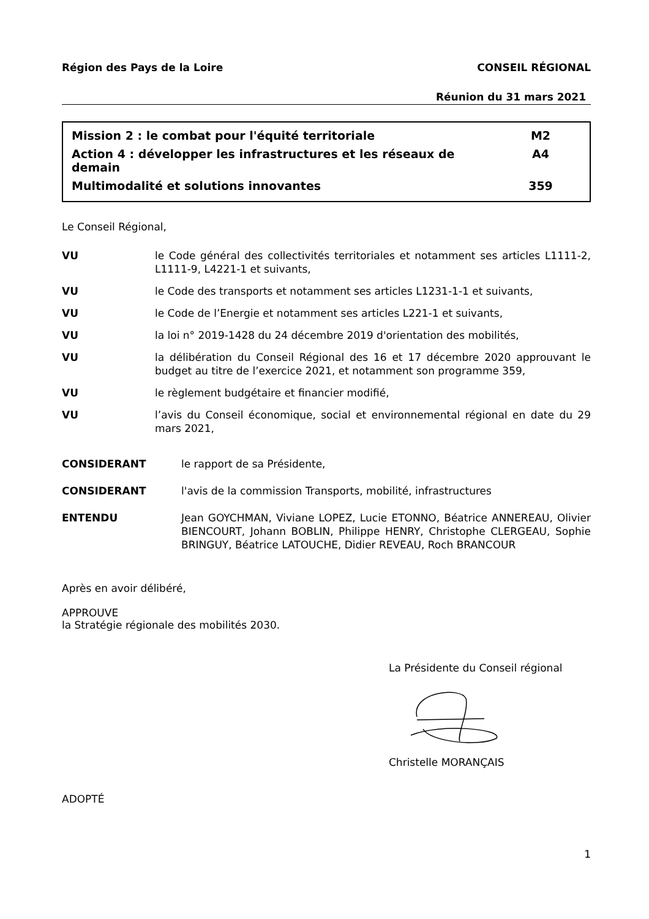Région des Pays de la Loire CONSEIL RÉGIONAL
Réunion du 31 mars 2021
Mission 2 : le combat pour l'équité territoriale M2
Action 4 : développer les infrastructures et les réseaux de
demain A4
Multimodalité et solutions innovantes 359
Le Conseil Régional,
VU le Code général des collectivités territoriales et notamment ses articles L1111-2, L1111-9, L4221-1 et suivants,
VU le Code des transports et notamment ses articles L1231-1-1 et suivants,
VU le Code de l’Energie et notamment ses articles L221-1 et suivants,
VU la loi n° 2019-1428 du 24 décembre 2019 d'orientation des mobilités,
VU la délibération du Conseil Régional des 16 et 17 décembre 2020 approuvant le budget au titre de l’exercice 2021, et notamment son programme 359,
VU le règlement budgétaire et financier modifié,
VU l’avis du Conseil économique, social et environnemental régional en date du 29 mars 2021,
CONSIDERANT le rapport de sa Présidente,
CONSIDERANT l'avis de la commission Transports, mobilité, infrastructures
ENTENDU Jean GOYCHMAN, Viviane LOPEZ, Lucie ETONNO, Béatrice ANNEREAU, Olivier BIENCOURT, Johann BOBLIN, Philippe HENRY, Christophe CLERGEAU, Sophie BRINGUY, Béatrice LATOUCHE, Didier REVEAU, Roch BRANCOUR
Après en avoir délibéré,
APPROUVE
la Stratégie régionale des mobilités 2030.
La Présidente du Conseil régional
Christelle MORANÇAIS
ADOPTÉ
1